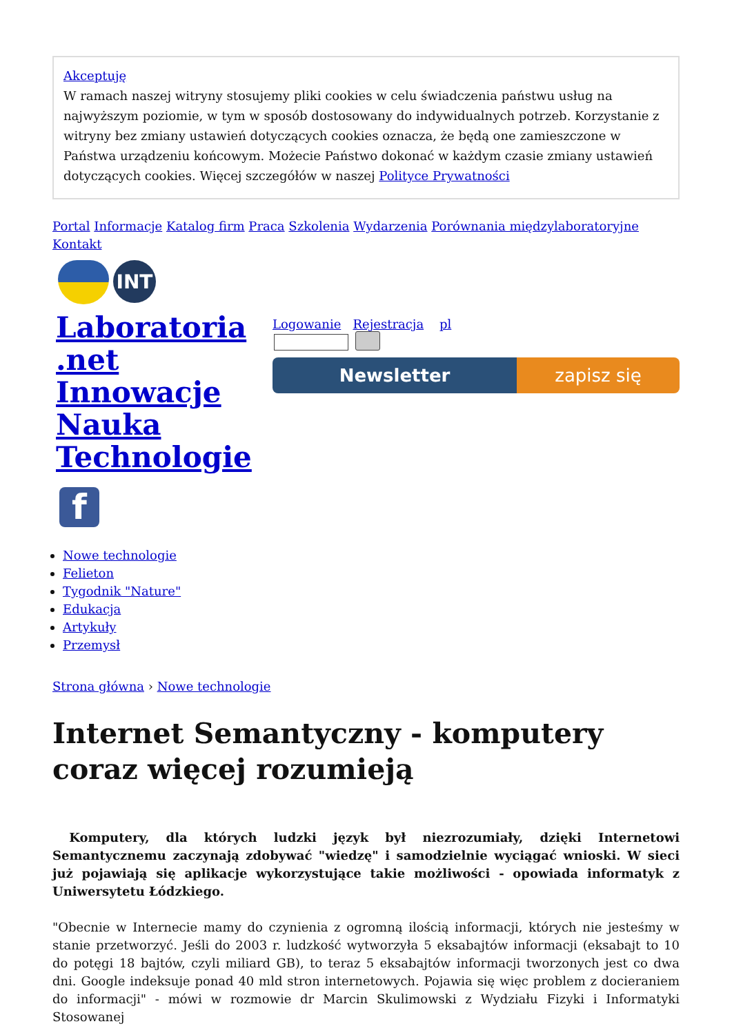Akceptuję
W ramach naszej witryny stosujemy pliki cookies w celu świadczenia państwu usług na najwyższym poziomie, w tym w sposób dostosowany do indywidualnych potrzeb. Korzystanie z witryny bez zmiany ustawień dotyczących cookies oznacza, że będą one zamieszczone w Państwa urządzeniu końcowym. Możecie Państwo dokonać w każdym czasie zmiany ustawień dotyczących cookies. Więcej szczegółów w naszej Polityce Prywatności
Portal Informacje Katalog firm Praca Szkolenia Wydarzenia Porównania międzylaboratoryjne Kontakt
INT
Laboratoria .net Innowacje Nauka Technologie
Logowanie Rejestracja pl
Newsletter zapisz się
f
Nowe technologie
Felieton
Tygodnik "Nature"
Edukacja
Artykuły
Przemysł
Strona główna › Nowe technologie
Internet Semantyczny - komputery coraz więcej rozumieją
Komputery, dla których ludzki język był niezrozumiały, dzięki Internetowi Semantycznemu zaczynają zdobywać "wiedzę" i samodzielnie wyciągać wnioski. W sieci już pojawiają się aplikacje wykorzystujące takie możliwości - opowiada informatyk z Uniwersytetu Łódzkiego.
"Obecnie w Internecie mamy do czynienia z ogromną ilością informacji, których nie jesteśmy w stanie przetworzyć. Jeśli do 2003 r. ludzkość wytworzyła 5 eksabajtów informacji (eksabajt to 10 do potęgi 18 bajtów, czyli miliard GB), to teraz 5 eksabajtów informacji tworzonych jest co dwa dni. Google indeksuje ponad 40 mld stron internetowych. Pojawia się więc problem z docieraniem do informacji" - mówi w rozmowie dr Marcin Skulimowski z Wydziału Fizyki i Informatyki Stosowanej